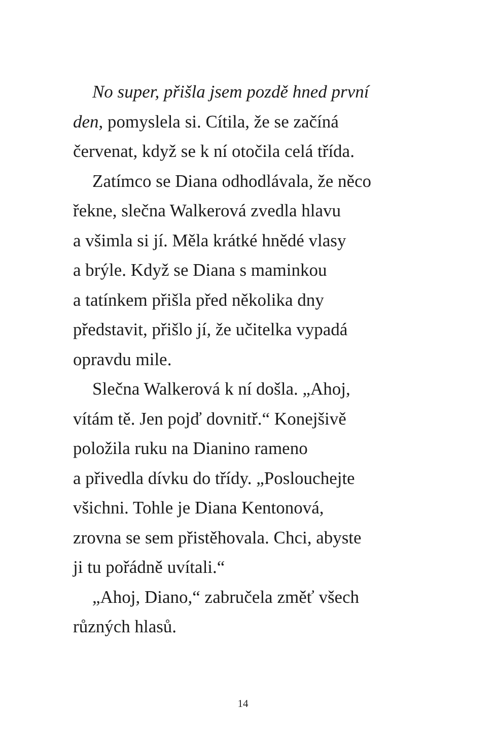No super, přišla jsem pozdě hned první
den, pomyslela si. Cítila, že se začíná
červenat, když se k ní otočila celá třída.
Zatímco se Diana odhodlávala, že něco
řekne, slečna Walkerová zvedla hlavu
a všimla si jí. Měla krátké hnědé vlasy
a brýle. Když se Diana s maminkou
a tatínkem přišla před několika dny
představit, přišlo jí, že učitelka vypadá
opravdu mile.
Slečna Walkerová k ní došla. „Ahoj,
vítám tě. Jen pojď dovnitř.“ Konejšivě
položila ruku na Dianino rameno
a přivedla dívku do třídy. „Poslouchejte
všichni. Tohle je Diana Kentonová,
zrovna se sem přistěhovala. Chci, abyste
ji tu pořádně uvítali.“
„Ahoj, Diano,“ zabručela změť všech
různých hlasů.
14